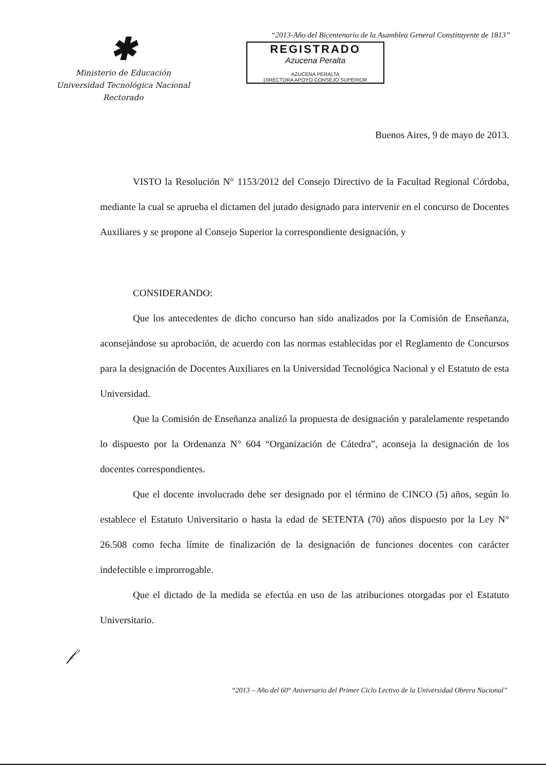✱
Ministerio de Educación
Universidad Tecnológica Nacional
Rectorado
“2013-Año del Bicentenario de la Asamblea General Constituyente de 1813”
REGISTRADO
Azucena Peralta
AZUCENA PERALTA
DIRECTORA APOYO CONSEJO SUPERIOR
Buenos Aires, 9 de mayo de 2013.
VISTO la Resolución N° 1153/2012 del Consejo Directivo de la Facultad Regional Córdoba, mediante la cual se aprueba el dictamen del jurado designado para intervenir en el concurso de Docentes Auxiliares y se propone al Consejo Superior la correspondiente designación, y
CONSIDERANDO:
Que los antecedentes de dicho concurso han sido analizados por la Comisión de Enseñanza, aconsejándose su aprobación, de acuerdo con las normas establecidas por el Reglamento de Concursos para la designación de Docentes Auxiliares en la Universidad Tecnológica Nacional y el Estatuto de esta Universidad.
Que la Comisión de Enseñanza analizó la propuesta de designación y paralelamente respetando lo dispuesto por la Ordenanza N° 604 “Organización de Cátedra”, aconseja la designación de los docentes correspondientes.
Que el docente involucrado debe ser designado por el término de CINCO (5) años, según lo establece el Estatuto Universitario o hasta la edad de SETENTA (70) años dispuesto por la Ley N° 26.508 como fecha límite de finalización de la designación de funciones docentes con carácter indefectible e improrrogable.
Que el dictado de la medida se efectúa en uso de las atribuciones otorgadas por el Estatuto Universitario.
𝒻
“2013 – Año del 60° Aniversario del Primer Ciclo Lectivo de la Universidad Obrera Nacional”